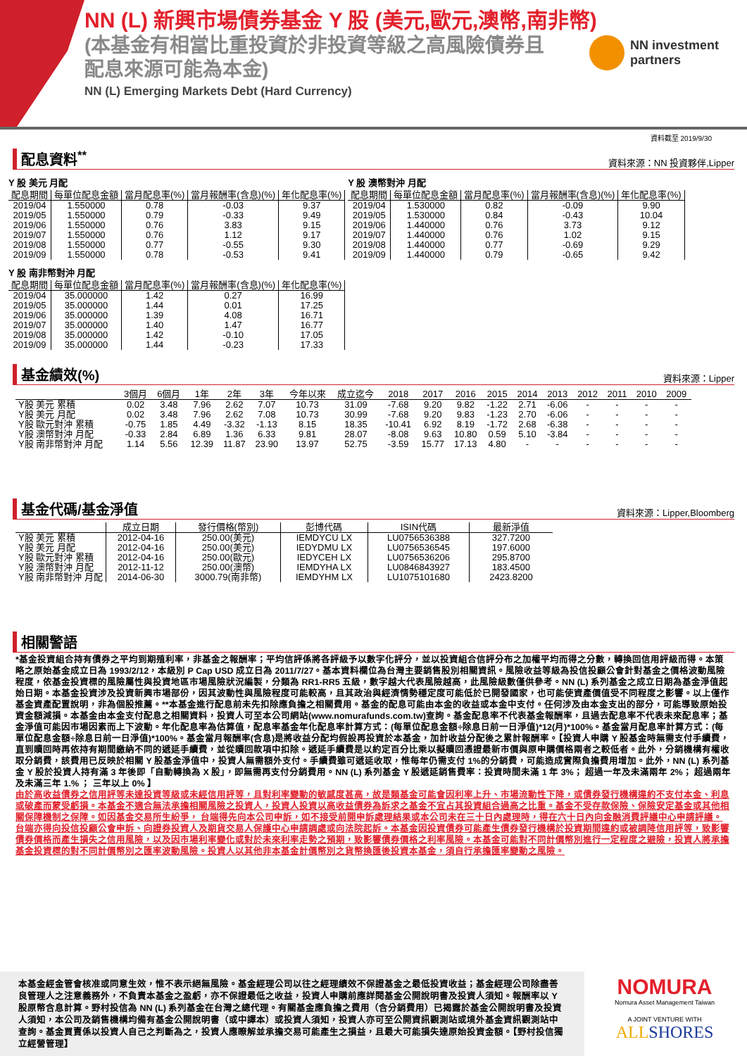NN (L) 新興市場債券基金 Y 股 (美元,歐元,澳幣,南非幣)
(本基金有相當比重投資於非投資等級之高風險債券且配息來源可能為本金)
NN (L) Emerging Markets Debt (Hard Currency)
NN investment
partners
資料截至 2019/9/30
配息資料<sup>**</sup>
資料來源：NN 投資夥伴,Lipper
Y 股 美元 月配
| 配息期間 | 每單位配息金額 | 當月配息率(%) | 當月報酬率(含息)(%) | 年化配息率(%) |
| --- | --- | --- | --- | --- |
| 2019/04 | 1.550000 | 0.78 | -0.03 | 9.37 |
| 2019/05 | 1.550000 | 0.79 | -0.33 | 9.49 |
| 2019/06 | 1.550000 | 0.76 | 3.83 | 9.15 |
| 2019/07 | 1.550000 | 0.76 | 1.12 | 9.17 |
| 2019/08 | 1.550000 | 0.77 | -0.55 | 9.30 |
| 2019/09 | 1.550000 | 0.78 | -0.53 | 9.41 |
Y 股 澳幣對沖 月配
| 配息期間 | 每單位配息金額 | 當月配息率(%) | 當月報酬率(含息)(%) | 年化配息率(%) |
| --- | --- | --- | --- | --- |
| 2019/04 | 1.530000 | 0.82 | -0.09 | 9.90 |
| 2019/05 | 1.530000 | 0.84 | -0.43 | 10.04 |
| 2019/06 | 1.440000 | 0.76 | 3.73 | 9.12 |
| 2019/07 | 1.440000 | 0.76 | 1.02 | 9.15 |
| 2019/08 | 1.440000 | 0.77 | -0.69 | 9.29 |
| 2019/09 | 1.440000 | 0.79 | -0.65 | 9.42 |
Y 股 南非幣對沖 月配
| 配息期間 | 每單位配息金額 | 當月配息率(%) | 當月報酬率(含息)(%) | 年化配息率(%) |
| --- | --- | --- | --- | --- |
| 2019/04 | 35.000000 | 1.42 | 0.27 | 16.99 |
| 2019/05 | 35.000000 | 1.44 | 0.01 | 17.25 |
| 2019/06 | 35.000000 | 1.39 | 4.08 | 16.71 |
| 2019/07 | 35.000000 | 1.40 | 1.47 | 16.77 |
| 2019/08 | 35.000000 | 1.42 | -0.10 | 17.05 |
| 2019/09 | 35.000000 | 1.44 | -0.23 | 17.33 |
基金績效(%)
資料來源：Lipper
| | 3個月 | 6個月 | 1年 | 2年 | 3年 | 今年以來 | 成立迄今 | 2018 | 2017 | 2016 | 2015 | 2014 | 2013 | 2012 | 2011 | 2010 | 2009 |
| --- | --- | --- | --- | --- | --- | --- | --- | --- | --- | --- | --- | --- | --- | --- | --- | --- | --- |
| Y股 美元 累積 | 0.02 | 3.48 | 7.96 | 2.62 | 7.07 | 10.73 | 31.09 | -7.68 | 9.20 | 9.82 | -1.22 | 2.71 | -6.06 | - | - | - | - |
| Y股 美元 月配 | 0.02 | 3.48 | 7.96 | 2.62 | 7.08 | 10.73 | 30.99 | -7.68 | 9.20 | 9.83 | -1.23 | 2.70 | -6.06 | - | - | - | - |
| Y股 歐元對沖 累積 | -0.75 | 1.85 | 4.49 | -3.32 | -1.13 | 8.15 | 18.35 | -10.41 | 6.92 | 8.19 | -1.72 | 2.68 | -6.38 | - | - | - | - |
| Y股 澳幣對沖 月配 | -0.33 | 2.84 | 6.89 | 1.36 | 6.33 | 9.81 | 28.07 | -8.08 | 9.63 | 10.80 | 0.59 | 5.10 | -3.84 | - | - | - | - |
| Y股 南非幣對沖 月配 | 1.14 | 5.56 | 12.39 | 11.87 | 23.90 | 13.97 | 52.75 | -3.59 | 15.77 | 17.13 | 4.80 | - | - | - | - | - | - |
基金代碼/基金淨值
資料來源：Lipper,Bloomberg
| | 成立日期 | 發行價格(幣別) | 彭博代碼 | ISIN代碼 | 最新淨值 |
| --- | --- | --- | --- | --- | --- |
| Y股 美元 累積 | 2012-04-16 | 250.00(美元) | IEMDYCU LX | LU0756536388 | 327.7200 |
| Y股 美元 月配 | 2012-04-16 | 250.00(美元) | IEDYDMU LX | LU0756536545 | 197.6000 |
| Y股 歐元對沖 累積 | 2012-04-16 | 250.00(歐元) | IEDYCEH LX | LU0756536206 | 295.8700 |
| Y股 澳幣對沖 月配 | 2012-11-12 | 250.00(澳幣) | IEMDYHA LX | LU0846843927 | 183.4500 |
| Y股 南非幣對沖 月配 | 2014-06-30 | 3000.79(南非幣) | IEMDYHM LX | LU1075101680 | 2423.8200 |
相關警語
*基金投資組合持有債券之平均到期殖利率，非基金之報酬率；平均信評係將各評級予以數字化評分，並以投資組合信評分布之加權平均而得之分數，轉換回信用評級而得。本策略之原始基金成立日為 1993/2/12，本級別 P Cap USD 成立日為 2011/7/27。基本資料欄位為台灣主要銷售股別相關資訊。風險收益等級為投信投顧公會針對基金之價格波動風險程度，依基金投資標的風險屬性與投資地區市場風險狀況編製，分類為 RR1-RR5 五級，數字越大代表風險越高，此風險級數僅供參考。NN (L) 系列基金之成立日期為基金淨值起始日期。本基金投資涉及投資新興市場部份，因其波動性與風險程度可能較高，且其政治與經濟情勢穩定度可能低於已開發國家，也可能使資產價值受不同程度之影響。以上僅作基金資產配置說明，非為個股推薦。**本基金進行配息前未先扣除應負擔之相關費用。基金的配息可能由本金的收益或本金中支付。任何涉及由本金支出的部分，可能導致原始投資金額減損。本基金由本金支付配息之相關資料，投資人可至本公司網站(www.nomurafunds.com.tw)查詢。基金配息率不代表基金報酬率，且過去配息率不代表未來配息率；基金淨值可能因市場因素而上下波動。年化配息率為估算值，配息率基金年化配息率計算方式：(每單位配息金額÷除息日前一日淨值)*12(月)*100%。基金當月配息率計算方式：(每單位配息金額÷除息日前一日淨值)*100%。基金當月報酬率(含息)是將收益分配均假設再投資於本基金，加計收益分配後之累計報酬率。【投資人申購 Y 股基金時無需支付手續費，直到贖回時再依持有期間繳納不同的遞延手續費，並從贖回款項中扣除。遞延手續費是以約定百分比乘以擬贖回憑證最新市價與原申購價格兩者之較低者。此外，分銷機構有權收取分銷費，該費用已反映於相關 Y 股基金淨值中，投資人無需額外支付。手續費雖可遞延收取，惟每年仍需支付 1%的分銷費，可能造成實際負擔費用增加。此外，NN (L) 系列基金 Y 股於投資人持有滿 3 年後即「自動轉換為 X 股」，即無需再支付分銷費用。NN (L) 系列基金 Y 股遞延銷售費率：投資時間未滿 1 年 3%； 超過一年及未滿兩年 2%； 超過兩年及未滿三年 1.% ； 三年以上 0% 】
由於高收益債券之信用評等未達投資等級或未經信用評等，且對利率變動的敏感度甚高，故是類基金可能會因利率上升、市場流動性下降，或債券發行機構違約不支付本金、利息或破產而蒙受虧損。本基金不適合無法承擔相關風險之投資人，投資人投資以高收益債券為訴求之基金不宜占其投資組合過高之比重。基金不受存款保險、保險安定基金或其他相關保障機制之保障。如因基金交易所生紛爭， 台端得先向本公司申訴，如不接受前開申訴處理結果或本公司未在三十日內處理時，得在六十日內向金融消費評議中心申請評議。 台端亦得向投信投顧公會申訴、向證券投資人及期貨交易人保護中心申請調處或向法院起訴。本基金因投資債券可能產生債券發行機構於投資期間違約或被調降信用評等，致影響債券價格而產生損失之信用風險，以及因市場利率變化或對於未來利率走勢之預期，致影響債券價格之利率風險。本基金可能對不同計價幣別進行一定程度之避險，投資人將承擔基金投資標的對不同計價幣別之匯率波動風險。投資人以其他非本基金計價幣別之貨幣換匯後投資本基金，須自行承擔匯率變動之風險。
本基金經金管會核准或同意生效，惟不表示絕無風險。基金經理公司以往之經理績效不保證基金之最低投資收益；基金經理公司除盡善良管理人之注意義務外，不負責本基金之盈虧，亦不保證最低之收益，投資人申購前應詳閱基金公開說明書及投資人須知。報酬率以 Y 股原幣含息計算。野村投信為 NN (L) 系列基金在台灣之總代理。有關基金應負擔之費用（含分銷費用）已揭露於基金公開說明書及投資人須知，本公司及銷售機構均備有基金公開說明書（或中譯本）或投資人須知，投資人亦可至公開資訊觀測站或境外基金資訊觀測站中查詢。基金買賣係以投資人自己之判斷為之，投資人應瞭解並承擔交易可能產生之損益，且最大可能損失達原始投資金額。【野村投信獨立經營管理】
NOMURA
Nomura Asset Management Taiwan
A JOINT VENTURE WITH
ALLSHORES